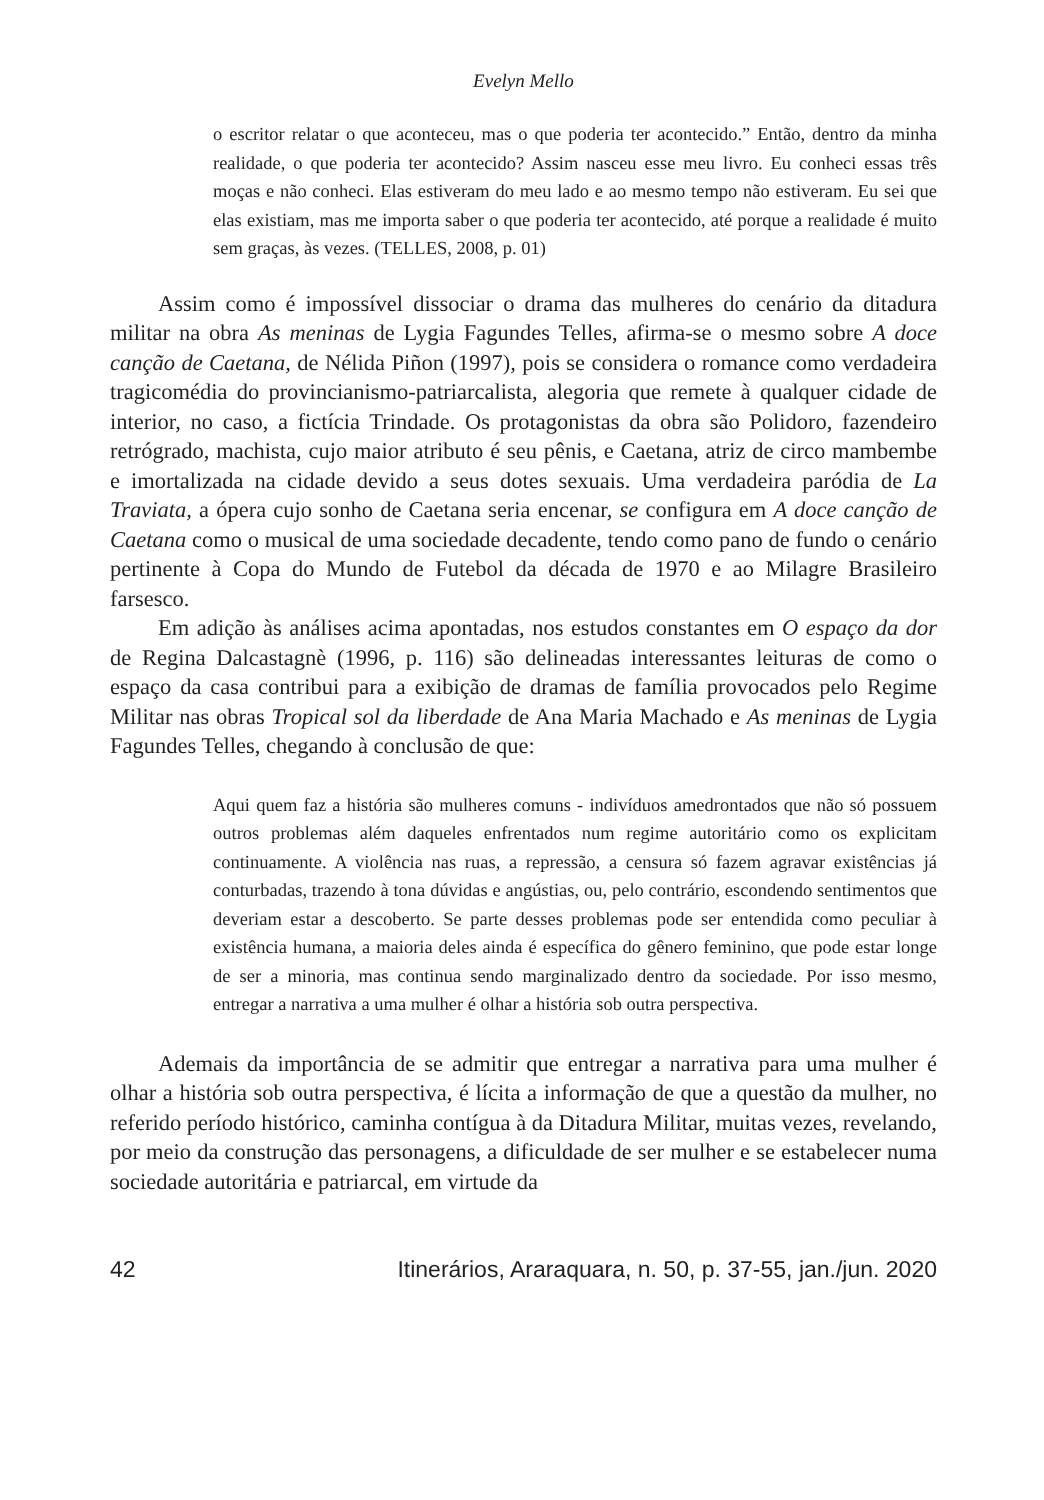Evelyn Mello
o escritor relatar o que aconteceu, mas o que poderia ter acontecido.” Então, dentro da minha realidade, o que poderia ter acontecido? Assim nasceu esse meu livro. Eu conheci essas três moças e não conheci. Elas estiveram do meu lado e ao mesmo tempo não estiveram. Eu sei que elas existiam, mas me importa saber o que poderia ter acontecido, até porque a realidade é muito sem graças, às vezes. (TELLES, 2008, p. 01)
Assim como é impossível dissociar o drama das mulheres do cenário da ditadura militar na obra As meninas de Lygia Fagundes Telles, afirma-se o mesmo sobre A doce canção de Caetana, de Nélida Piñon (1997), pois se considera o romance como verdadeira tragicomédia do provincianismo-patriarcalista, alegoria que remete à qualquer cidade de interior, no caso, a fictícia Trindade. Os protagonistas da obra são Polidoro, fazendeiro retrógrado, machista, cujo maior atributo é seu pênis, e Caetana, atriz de circo mambembe e imortalizada na cidade devido a seus dotes sexuais. Uma verdadeira paródia de La Traviata, a ópera cujo sonho de Caetana seria encenar, se configura em A doce canção de Caetana como o musical de uma sociedade decadente, tendo como pano de fundo o cenário pertinente à Copa do Mundo de Futebol da década de 1970 e ao Milagre Brasileiro farsesco.
Em adição às análises acima apontadas, nos estudos constantes em O espaço da dor de Regina Dalcastagnè (1996, p. 116) são delineadas interessantes leituras de como o espaço da casa contribui para a exibição de dramas de família provocados pelo Regime Militar nas obras Tropical sol da liberdade de Ana Maria Machado e As meninas de Lygia Fagundes Telles, chegando à conclusão de que:
Aqui quem faz a história são mulheres comuns - indivíduos amedrontados que não só possuem outros problemas além daqueles enfrentados num regime autoritário como os explicitam continuamente. A violência nas ruas, a repressão, a censura só fazem agravar existências já conturbadas, trazendo à tona dúvidas e angústias, ou, pelo contrário, escondendo sentimentos que deveriam estar a descoberto. Se parte desses problemas pode ser entendida como peculiar à existência humana, a maioria deles ainda é específica do gênero feminino, que pode estar longe de ser a minoria, mas continua sendo marginalizado dentro da sociedade. Por isso mesmo, entregar a narrativa a uma mulher é olhar a história sob outra perspectiva.
Ademais da importância de se admitir que entregar a narrativa para uma mulher é olhar a história sob outra perspectiva, é lícita a informação de que a questão da mulher, no referido período histórico, caminha contígua à da Ditadura Militar, muitas vezes, revelando, por meio da construção das personagens, a dificuldade de ser mulher e se estabelecer numa sociedade autoritária e patriarcal, em virtude da
42 Itinerários, Araraquara, n. 50, p. 37-55, jan./jun. 2020